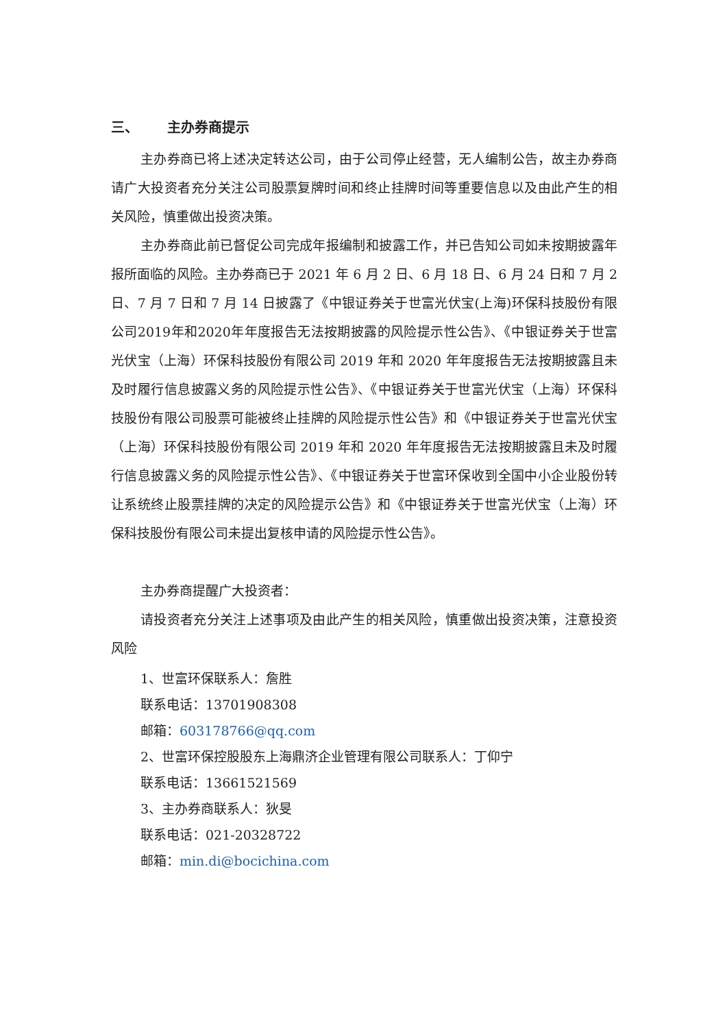三、 主办券商提示
主办券商已将上述决定转达公司，由于公司停止经营，无人编制公告，故主办券商请广大投资者充分关注公司股票复牌时间和终止挂牌时间等重要信息以及由此产生的相关风险，慎重做出投资决策。
主办券商此前已督促公司完成年报编制和披露工作，并已告知公司如未按期披露年报所面临的风险。主办券商已于 2021 年 6 月 2 日、6 月 18 日、6 月 24 日和 7 月 2 日、7 月 7 日和 7 月 14 日披露了《中银证券关于世富光伏宝(上海)环保科技股份有限公司2019年和2020年年度报告无法按期披露的风险提示性公告》、《中银证券关于世富光伏宝（上海）环保科技股份有限公司 2019 年和 2020 年年度报告无法按期披露且未及时履行信息披露义务的风险提示性公告》、《中银证券关于世富光伏宝（上海）环保科技股份有限公司股票可能被终止挂牌的风险提示性公告》和《中银证券关于世富光伏宝（上海）环保科技股份有限公司 2019 年和 2020 年年度报告无法按期披露且未及时履行信息披露义务的风险提示性公告》、《中银证券关于世富环保收到全国中小企业股份转让系统终止股票挂牌的决定的风险提示公告》和《中银证券关于世富光伏宝（上海）环保科技股份有限公司未提出复核申请的风险提示性公告》。
主办券商提醒广大投资者：
请投资者充分关注上述事项及由此产生的相关风险，慎重做出投资决策，注意投资风险
1、世富环保联系人：詹胜
联系电话：13701908308
邮箱：603178766@qq.com
2、世富环保控股股东上海鼎济企业管理有限公司联系人：丁仰宁
联系电话：13661521569
3、主办券商联系人：狄旻
联系电话：021-20328722
邮箱：min.di@bocichina.com